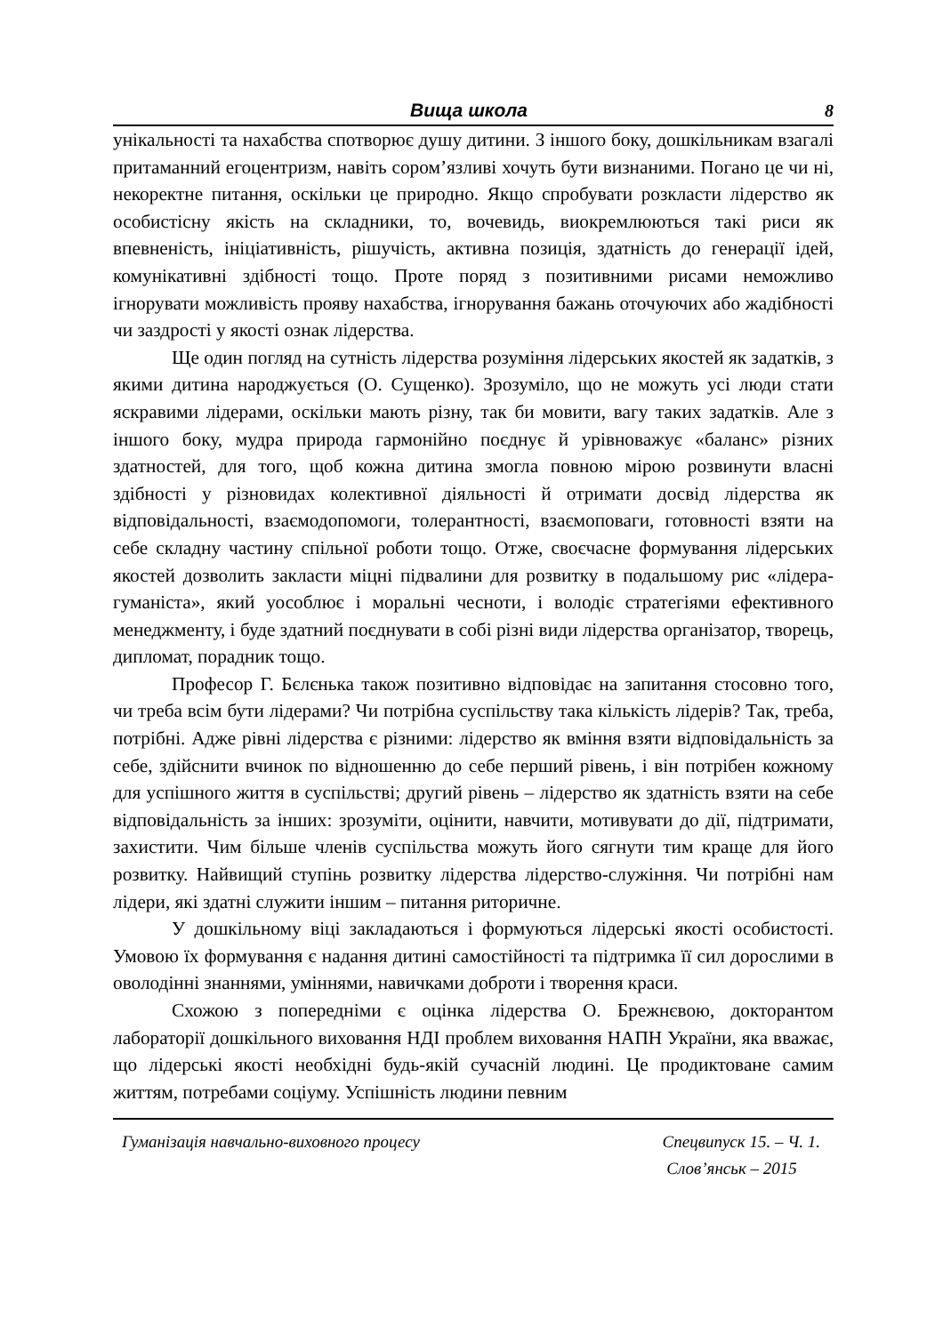Вища школа 8
унікальності та нахабства спотворює душу дитини. З іншого боку, дошкільникам взагалі притаманний егоцентризм, навіть сором’язливі хочуть бути визнаними. Погано це чи ні, некоректне питання, оскільки це природно. Якщо спробувати розкласти лідерство як особистісну якість на складники, то, вочевидь, виокремлюються такі риси як впевненість, ініціативність, рішучість, активна позиція, здатність до генерації ідей, комунікативні здібності тощо. Проте поряд з позитивними рисами неможливо ігнорувати можливість прояву нахабства, ігнорування бажань оточуючих або жадібності чи заздрості у якості ознак лідерства.
Ще один погляд на сутність лідерства розуміння лідерських якостей як задатків, з якими дитина народжується (О. Сущенко). Зрозуміло, що не можуть усі люди стати яскравими лідерами, оскільки мають різну, так би мовити, вагу таких задатків. Але з іншого боку, мудра природа гармонійно поєднує й урівноважує «баланс» різних здатностей, для того, щоб кожна дитина змогла повною мірою розвинути власні здібності у різновидах колективної діяльності й отримати досвід лідерства як відповідальності, взаємодопомоги, толерантності, взаємоповаги, готовності взяти на себе складну частину спільної роботи тощо. Отже, своєчасне формування лідерських якостей дозволить закласти міцні підвалини для розвитку в подальшому рис «лідера-гуманіста», який уособлює і моральні чесноти, і володіє стратегіями ефективного менеджменту, і буде здатний поєднувати в собі різні види лідерства організатор, творець, дипломат, порадник тощо.
Професор Г. Бєлєнька також позитивно відповідає на запитання стосовно того, чи треба всім бути лідерами? Чи потрібна суспільству така кількість лідерів? Так, треба, потрібні. Адже рівні лідерства є різними: лідерство як вміння взяти відповідальність за себе, здійснити вчинок по відношенню до себе перший рівень, і він потрібен кожному для успішного життя в суспільстві; другий рівень – лідерство як здатність взяти на себе відповідальність за інших: зрозуміти, оцінити, навчити, мотивувати до дії, підтримати, захистити. Чим більше членів суспільства можуть його сягнути тим краще для його розвитку. Найвищий ступінь розвитку лідерства лідерство-служіння. Чи потрібні нам лідери, які здатні служити іншим – питання риторичне.
У дошкільному віці закладаються і формуються лідерські якості особистості. Умовою їх формування є надання дитині самостійності та підтримка її сил дорослими в оволодінні знаннями, уміннями, навичками доброти і творення краси.
Схожою з попередніми є оцінка лідерства О. Брежнєвою, докторантом лабораторії дошкільного виховання НДІ проблем виховання НАПН України, яка вважає, що лідерські якості необхідні будь-якій сучасній людині. Це продиктоване самим життям, потребами соціуму. Успішність людини певним
Гуманізація навчально-виховного процесу Спецвипуск 15. – Ч. 1.
Слов’янськ – 2015